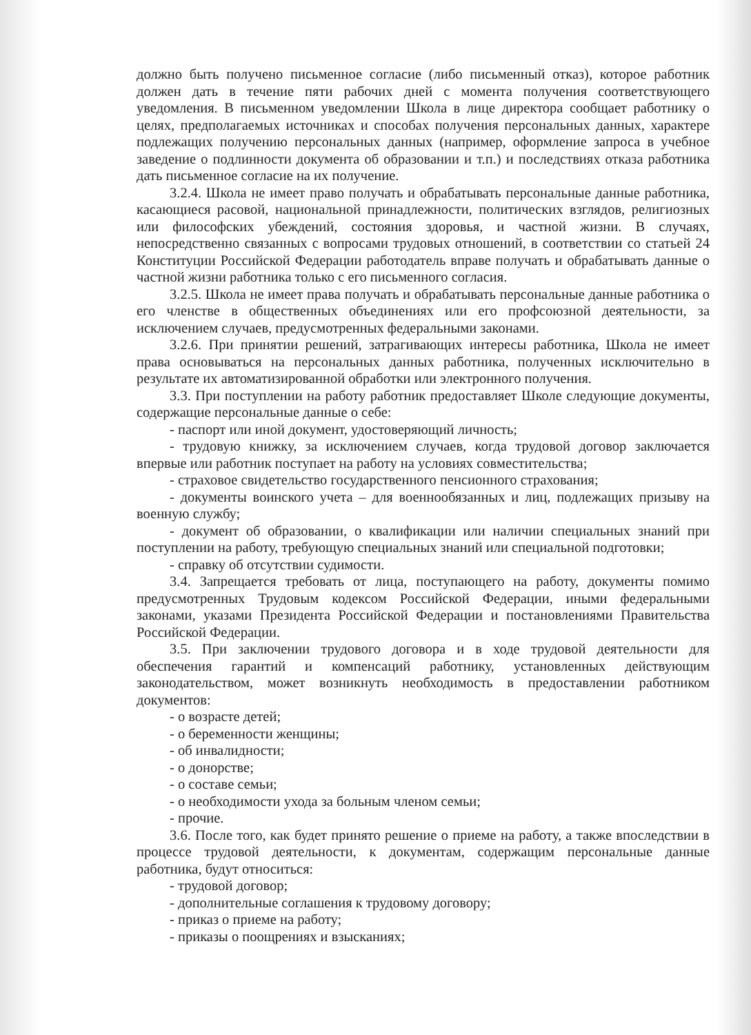должно быть получено письменное согласие (либо письменный отказ), которое работник должен дать в течение пяти рабочих дней с момента получения соответствующего уведомления. В письменном уведомлении Школа в лице директора сообщает работнику о целях, предполагаемых источниках и способах получения персональных данных, характере подлежащих получению персональных данных (например, оформление запроса в учебное заведение о подлинности документа об образовании и т.п.) и последствиях отказа работника дать письменное согласие на их получение.
3.2.4. Школа не имеет право получать и обрабатывать персональные данные работника, касающиеся расовой, национальной принадлежности, политических взглядов, религиозных или философских убеждений, состояния здоровья, и частной жизни. В случаях, непосредственно связанных с вопросами трудовых отношений, в соответствии со статьей 24 Конституции Российской Федерации работодатель вправе получать и обрабатывать данные о частной жизни работника только с его письменного согласия.
3.2.5. Школа не имеет права получать и обрабатывать персональные данные работника о его членстве в общественных объединениях или его профсоюзной деятельности, за исключением случаев, предусмотренных федеральными законами.
3.2.6. При принятии решений, затрагивающих интересы работника, Школа не имеет права основываться на персональных данных работника, полученных исключительно в результате их автоматизированной обработки или электронного получения.
3.3. При поступлении на работу работник предоставляет Школе следующие документы, содержащие персональные данные о себе:
- паспорт или иной документ, удостоверяющий личность;
- трудовую книжку, за исключением случаев, когда трудовой договор заключается впервые или работник поступает на работу на условиях совместительства;
- страховое свидетельство государственного пенсионного страхования;
- документы воинского учета – для военнообязанных и лиц, подлежащих призыву на военную службу;
- документ об образовании, о квалификации или наличии специальных знаний при поступлении на работу, требующую специальных знаний или специальной подготовки;
- справку об отсутствии судимости.
3.4. Запрещается требовать от лица, поступающего на работу, документы помимо предусмотренных Трудовым кодексом Российской Федерации, иными федеральными законами, указами Президента Российской Федерации и постановлениями Правительства Российской Федерации.
3.5. При заключении трудового договора и в ходе трудовой деятельности для обеспечения гарантий и компенсаций работнику, установленных действующим законодательством, может возникнуть необходимость в предоставлении работником документов:
- о возрасте детей;
- о беременности женщины;
- об инвалидности;
- о донорстве;
- о составе семьи;
- о необходимости ухода за больным членом семьи;
- прочие.
3.6. После того, как будет принято решение о приеме на работу, а также впоследствии в процессе трудовой деятельности, к документам, содержащим персональные данные работника, будут относиться:
- трудовой договор;
- дополнительные соглашения к трудовому договору;
- приказ о приеме на работу;
- приказы о поощрениях и взысканиях;